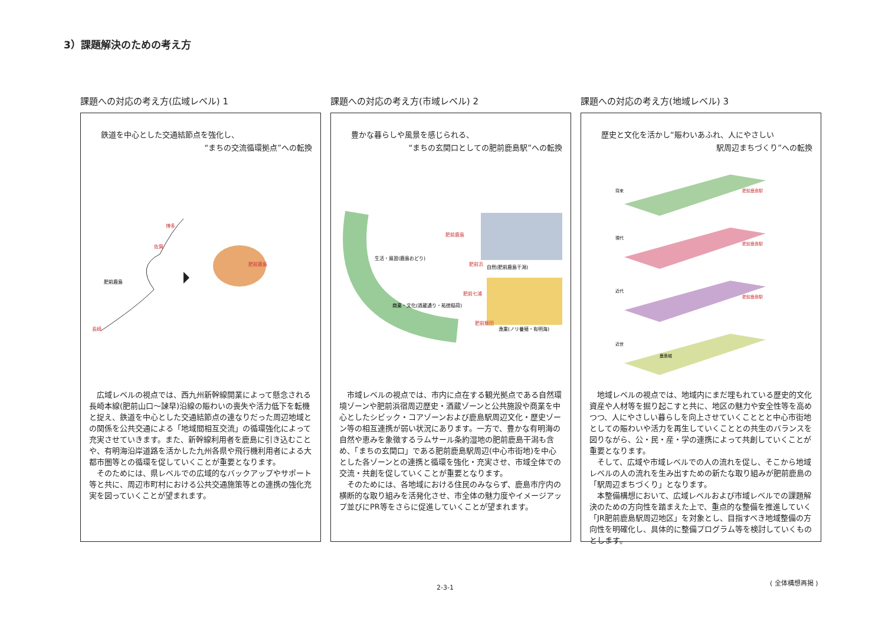3）課題解決のための考え方
課題への対応の考え方(広域レベル) 1
鉄道を中心とした交通結節点を強化し、
“まちの交流循環拠点”への転換
長崎
博多
佐賀
肥前鹿島
肥前鹿島
広域レベルの視点では、西九州新幹線開業によって懸念される長崎本線(肥前山口〜諫早)沿線の賑わいの喪失や活力低下を転機と捉え、鉄道を中心とした交通結節点の連なりだった周辺地域との関係を公共交通による「地域間相互交流」の循環強化によって充実させていきます。また、新幹線利用者を鹿島に引き込むことや、有明海沿岸道路を活かした九州各県や飛行機利用者による大都市圏等との循環を促していくことが重要となります。
そのためには、県レベルでの広域的なバックアップやサポート等と共に、周辺市町村における公共交通施策等との連携の強化充実を図っていくことが望まれます。
課題への対応の考え方(市域レベル) 2
豊かな暮らしや風景を感じられる、
“まちの玄関口としての肥前鹿島駅”への転換
生活・風習(鹿島おどり)
自然(肥前鹿島干潟)
商業・文化(酒蔵通り・祐徳稲荷)
漁業(ノリ養殖・有明海)
肥前鹿島
肥前浜
肥前七浦
肥前飯田
市域レベルの視点では、市内に点在する観光拠点である自然環境ゾーンや肥前浜宿周辺歴史・酒蔵ゾーンと公共施設や商業を中心としたシビック・コアゾーンおよび鹿島駅周辺文化・歴史ゾーン等の相互連携が弱い状況にあります。一方で、豊かな有明海の自然や恵みを象徴するラムサール条約湿地の肥前鹿島干潟も含め、「まちの玄関口」である肥前鹿島駅周辺(中心市街地)を中心とした各ゾーンとの連携と循環を強化・充実させ、市域全体での交流・共創を促していくことが重要となります。
そのためには、各地域における住民のみならず、鹿島市庁内の横断的な取り組みを活発化させ、市全体の魅力度やイメージアップ並びにPR等をさらに促進していくことが望まれます。
課題への対応の考え方(地域レベル) 3
歴史と文化を活かし“賑わいあふれ、人にやさしい
駅周辺まちづくり”への転換
将来
肥前鹿島駅
現代
肥前鹿島駅
近代
肥前鹿島駅
近世
鹿島城
地域レベルの視点では、地域内にまだ埋もれている歴史的文化資産や人材等を掘り起こすと共に、地区の魅力や安全性等を高めつつ、人にやさしい暮らしを向上させていくこととと中心市街地としての賑わいや活力を再生していくこととの共生のバランスを図りながら、公・民・産・学の連携によって共創していくことが重要となります。
そして、広域や市域レベルでの人の流れを促し、そこから地域レベルの人の流れを生み出すための新たな取り組みが肥前鹿島の「駅周辺まちづくり」となります。
本整備構想において、広域レベルおよび市域レベルでの課題解決のための方向性を踏まえた上で、重点的な整備を推進していく「JR肥前鹿島駅周辺地区」を対象とし、目指すべき地域整備の方向性を明確化し、具体的に整備プログラム等を検討していくものとします。
( 全体構想再掲 )
2-3-1